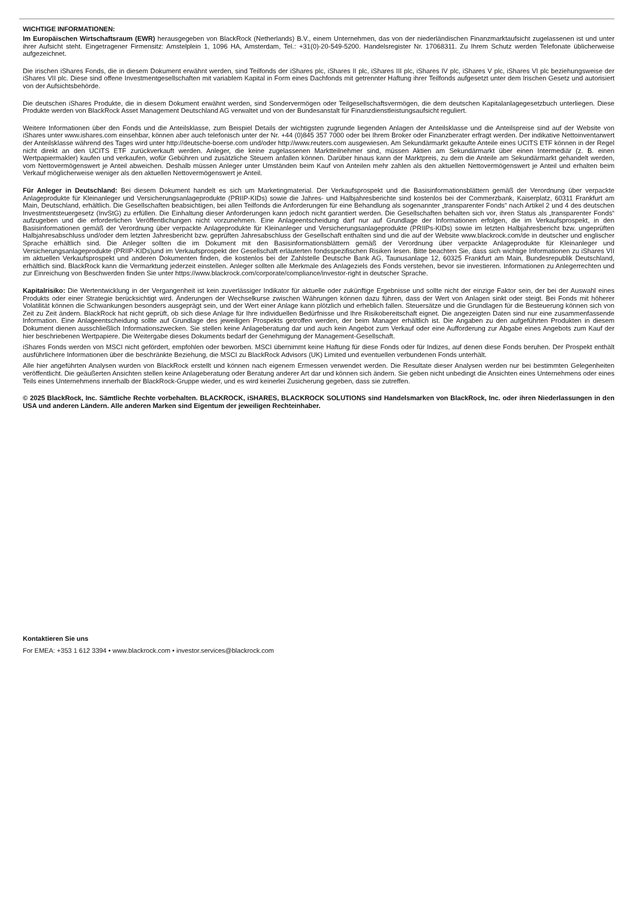WICHTIGE INFORMATIONEN:
Im Europäischen Wirtschaftsraum (EWR) herausgegeben von BlackRock (Netherlands) B.V., einem Unternehmen, das von der niederländischen Finanzmarktaufsicht zugelassenen ist und unter ihrer Aufsicht steht. Eingetragener Firmensitz: Amstelplein 1, 1096 HA, Amsterdam, Tel.: +31(0)-20-549-5200. Handelsregister Nr. 17068311. Zu Ihrem Schutz werden Telefonate üblicherweise aufgezeichnet.
Die irischen iShares Fonds, die in diesem Dokument erwähnt werden, sind Teilfonds der iShares plc, iShares II plc, iShares III plc, iShares IV plc, iShares V plc, iShares VI plc beziehungsweise der iShares VII plc. Diese sind offene Investmentgesellschaften mit variablem Kapital in Form eines Dachfonds mit getrennter Haftung ihrer Teilfonds aufgesetzt unter dem Irischen Gesetz und autorisiert von der Aufsichtsbehörde.
Die deutschen iShares Produkte, die in diesem Dokument erwähnt werden, sind Sondervermögen oder Teilgesellschaftsvermögen, die dem deutschen Kapitalanlagegesetzbuch unterliegen. Diese Produkte werden von BlackRock Asset Management Deutschland AG verwaltet und von der Bundesanstalt für Finanzdienstleistungsaufsicht reguliert.
Weitere Informationen über den Fonds und die Anteilsklasse, zum Beispiel Details der wichtigsten zugrunde liegenden Anlagen der Anteilsklasse und die Anteilspreise sind auf der Website von iShares unter www.ishares.com einsehbar, können aber auch telefonisch unter der Nr. +44 (0)845 357 7000 oder bei Ihrem Broker oder Finanzberater erfragt werden. Der indikative Nettoinventarwert der Anteilsklasse während des Tages wird unter http://deutsche-boerse.com und/oder http://www.reuters.com ausgewiesen. Am Sekundärmarkt gekaufte Anteile eines UCITS ETF können in der Regel nicht direkt an den UCITS ETF zurückverkauft werden. Anleger, die keine zugelassenen Marktteilnehmer sind, müssen Aktien am Sekundärmarkt über einen Intermediär (z. B. einen Wertpapiermakler) kaufen und verkaufen, wofür Gebühren und zusätzliche Steuern anfallen können. Darüber hinaus kann der Marktpreis, zu dem die Anteile am Sekundärmarkt gehandelt werden, vom Nettovermögenswert je Anteil abweichen. Deshalb müssen Anleger unter Umständen beim Kauf von Anteilen mehr zahlen als den aktuellen Nettovermögenswert je Anteil und erhalten beim Verkauf möglicherweise weniger als den aktuellen Nettovermögenswert je Anteil.
Für Anleger in Deutschland: Bei diesem Dokument handelt es sich um Marketingmaterial. Der Verkaufsprospekt und die Basisinformationsblättern gemäß der Verordnung über verpackte Anlageprodukte für Kleinanleger und Versicherungsanlageprodukte (PRIIP-KIDs) sowie die Jahres- und Halbjahresberichte sind kostenlos bei der Commerzbank, Kaiserplatz, 60311 Frankfurt am Main, Deutschland, erhältlich. Die Gesellschaften beabsichtigen, bei allen Teilfonds die Anforderungen für eine Behandlung als sogenannter „transparenter Fonds“ nach Artikel 2 und 4 des deutschen Investmentsteuergesetz (InvStG) zu erfüllen. Die Einhaltung dieser Anforderungen kann jedoch nicht garantiert werden. Die Gesellschaften behalten sich vor, ihren Status als „transparenter Fonds“ aufzugeben und die erforderlichen Veröffentlichungen nicht vorzunehmen. Eine Anlageentscheidung darf nur auf Grundlage der Informationen erfolgen, die im Verkaufsprospekt, in den Basisinformationen gemäß der Verordnung über verpackte Anlageprodukte für Kleinanleger und Versicherungsanlageprodukte (PRIIPs-KIDs) sowie im letzten Halbjahresbericht bzw. ungeprüften Halbjahresabschluss und/oder dem letzten Jahresbericht bzw. geprüften Jahresabschluss der Gesellschaft enthalten sind und die auf der Website www.blackrock.com/de in deutscher und englischer Sprache erhältlich sind. Die Anleger sollten die im Dokument mit den Basisinformationsblättern gemäß der Verordnung über verpackte Anlageprodukte für Kleinanleger und Versicherungsanlageprodukte (PRIIP-KIDs)und im Verkaufsprospekt der Gesellschaft erläuterten fondsspezifischen Risiken lesen. Bitte beachten Sie, dass sich wichtige Informationen zu iShares VII im aktuellen Verkaufsprospekt und anderen Dokumenten finden, die kostenlos bei der Zahlstelle Deutsche Bank AG, Taunusanlage 12, 60325 Frankfurt am Main, Bundesrepublik Deutschland, erhältlich sind. BlackRock kann die Vermarktung jederzeit einstellen. Anleger sollten alle Merkmale des Anlageziels des Fonds verstehen, bevor sie investieren. Informationen zu Anlegerrechten und zur Einreichung von Beschwerden finden Sie unter https://www.blackrock.com/corporate/compliance/investor-right in deutscher Sprache.
Kapitalrisiko: Die Wertentwicklung in der Vergangenheit ist kein zuverlässiger Indikator für aktuelle oder zukünftige Ergebnisse und sollte nicht der einzige Faktor sein, der bei der Auswahl eines Produkts oder einer Strategie berücksichtigt wird. Änderungen der Wechselkurse zwischen Währungen können dazu führen, dass der Wert von Anlagen sinkt oder steigt. Bei Fonds mit höherer Volatilität können die Schwankungen besonders ausgeprägt sein, und der Wert einer Anlage kann plötzlich und erheblich fallen. Steuersätze und die Grundlagen für die Besteuerung können sich von Zeit zu Zeit ändern. BlackRock hat nicht geprüft, ob sich diese Anlage für Ihre individuellen Bedürfnisse und Ihre Risikobereitschaft eignet. Die angezeigten Daten sind nur eine zusammenfassende Information. Eine Anlageentscheidung sollte auf Grundlage des jeweiligen Prospekts getroffen werden, der beim Manager erhältlich ist. Die Angaben zu den aufgeführten Produkten in diesem Dokument dienen ausschließlich Informationszwecken. Sie stellen keine Anlageberatung dar und auch kein Angebot zum Verkauf oder eine Aufforderung zur Abgabe eines Angebots zum Kauf der hier beschriebenen Wertpapiere. Die Weitergabe dieses Dokuments bedarf der Genehmigung der Management-Gesellschaft.
iShares Fonds werden von MSCI nicht gefördert, empfohlen oder beworben. MSCI übernimmt keine Haftung für diese Fonds oder für Indizes, auf denen diese Fonds beruhen. Der Prospekt enthält ausführlichere Informationen über die beschränkte Beziehung, die MSCI zu BlackRock Advisors (UK) Limited und eventuellen verbundenen Fonds unterhält.
Alle hier angeführten Analysen wurden von BlackRock erstellt und können nach eigenem Ermessen verwendet werden. Die Resultate dieser Analysen werden nur bei bestimmten Gelegenheiten veröffentlicht. Die geäußerten Ansichten stellen keine Anlageberatung oder Beratung anderer Art dar und können sich ändern. Sie geben nicht unbedingt die Ansichten eines Unternehmens oder eines Teils eines Unternehmens innerhalb der BlackRock-Gruppe wieder, und es wird keinerlei Zusicherung gegeben, dass sie zutreffen.
© 2025 BlackRock, Inc. Sämtliche Rechte vorbehalten. BLACKROCK, iSHARES, BLACKROCK SOLUTIONS sind Handelsmarken von BlackRock, Inc. oder ihren Niederlassungen in den USA und anderen Ländern. Alle anderen Marken sind Eigentum der jeweiligen Rechteinhaber.
Kontaktieren Sie uns
For EMEA: +353 1 612 3394 • www.blackrock.com • investor.services@blackrock.com